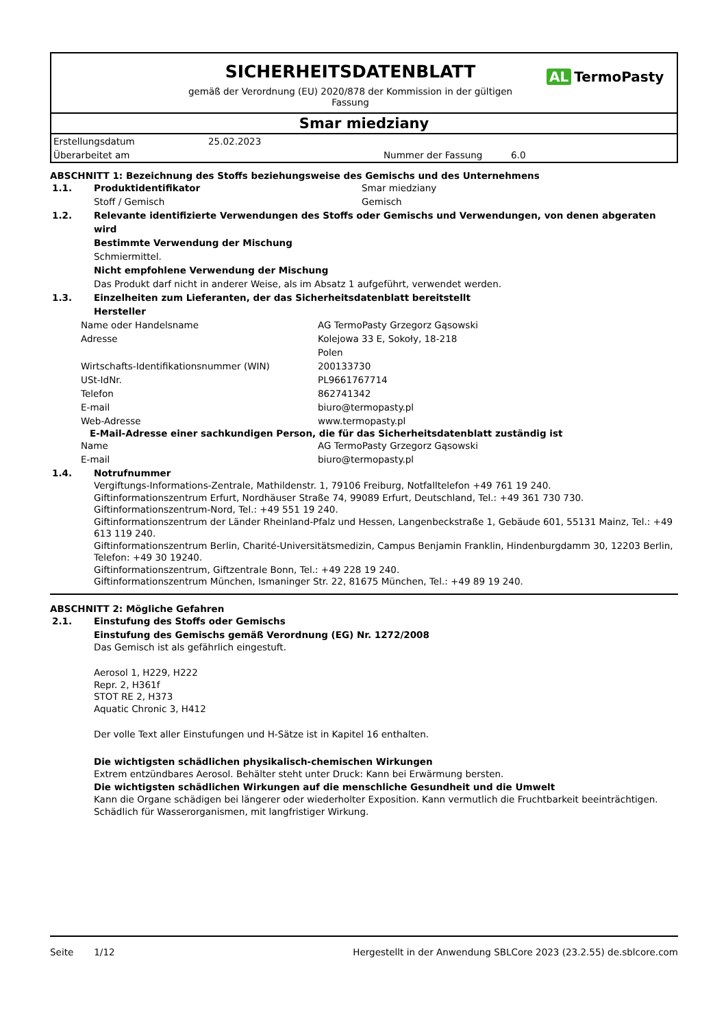SICHERHEITSDATENBLATT
gemäß der Verordnung (EU) 2020/878 der Kommission in der gültigen
Fassung
AL TermoPasty
Smar miedziany
| Erstellungsdatum | 25.02.2023 | | |
| Überarbeitet am | | Nummer der Fassung | 6.0 |
ABSCHNITT 1: Bezeichnung des Stoffs beziehungsweise des Gemischs und des Unternehmens
| 1.1. | Produktidentifikator | Smar miedziany |
| | Stoff / Gemisch | Gemisch |
| 1.2. | Relevante identifizierte Verwendungen des Stoffs oder Gemischs und Verwendungen, von denen abgeraten wird | |
| | Bestimmte Verwendung der Mischung | |
| | Schmiermittel. | |
| | Nicht empfohlene Verwendung der Mischung | |
| | Das Produkt darf nicht in anderer Weise, als im Absatz 1 aufgeführt, verwendet werden. | |
| 1.3. | Einzelheiten zum Lieferanten, der das Sicherheitsdatenblatt bereitstellt | |
| | Hersteller | |
| Name oder Handelsname | AG TermoPasty Grzegorz Gąsowski |
| Adresse | Kolejowa 33 E, Sokoły, 18-218 Polen |
| Wirtschafts-Identifikationsnummer (WIN) | 200133730 |
| USt-IdNr. | PL9661767714 |
| Telefon | 862741342 |
| E-mail | biuro@termopasty.pl |
| Web-Adresse | www.termopasty.pl |
E-Mail-Adresse einer sachkundigen Person, die für das Sicherheitsdatenblatt zuständig ist
| Name | AG TermoPasty Grzegorz Gąsowski |
| E-mail | biuro@termopasty.pl |
| 1.4. | Notrufnummer |
| | Vergiftungs-Informations-Zentrale, Mathildenstr. 1, 79106 Freiburg, Notfalltelefon +49 761 19 240. Giftinformationszentrum Erfurt, Nordhäuser Straße 74, 99089 Erfurt, Deutschland, Tel.: +49 361 730 730. Giftinformationszentrum-Nord, Tel.: +49 551 19 240. Giftinformationszentrum der Länder Rheinland-Pfalz und Hessen, Langenbeckstraße 1, Gebäude 601, 55131 Mainz, Tel.: +49 613 119 240. Giftinformationszentrum Berlin, Charité-Universitätsmedizin, Campus Benjamin Franklin, Hindenburgdamm 30, 12203 Berlin, Telefon: +49 30 19240. Giftinformationszentrum, Giftzentrale Bonn, Tel.: +49 228 19 240. Giftinformationszentrum München, Ismaninger Str. 22, 81675 München, Tel.: +49 89 19 240. |
ABSCHNITT 2: Mögliche Gefahren
| 2.1. | Einstufung des Stoffs oder Gemischs |
| | Einstufung des Gemischs gemäß Verordnung (EG) Nr. 1272/2008 |
| | Das Gemisch ist als gefährlich eingestuft. Aerosol 1, H229, H222 Repr. 2, H361f STOT RE 2, H373 Aquatic Chronic 3, H412 Der volle Text aller Einstufungen und H-Sätze ist in Kapitel 16 enthalten. Die wichtigsten schädlichen physikalisch-chemischen Wirkungen Extrem entzündbares Aerosol. Behälter steht unter Druck: Kann bei Erwärmung bersten. Die wichtigsten schädlichen Wirkungen auf die menschliche Gesundheit und die Umwelt Kann die Organe schädigen bei längerer oder wiederholter Exposition. Kann vermutlich die Fruchtbarkeit beeinträchtigen. Schädlich für Wasserorganismen, mit langfristiger Wirkung. |
Seite 1/12 Hergestellt in der Anwendung SBLCore 2023 (23.2.55) de.sblcore.com